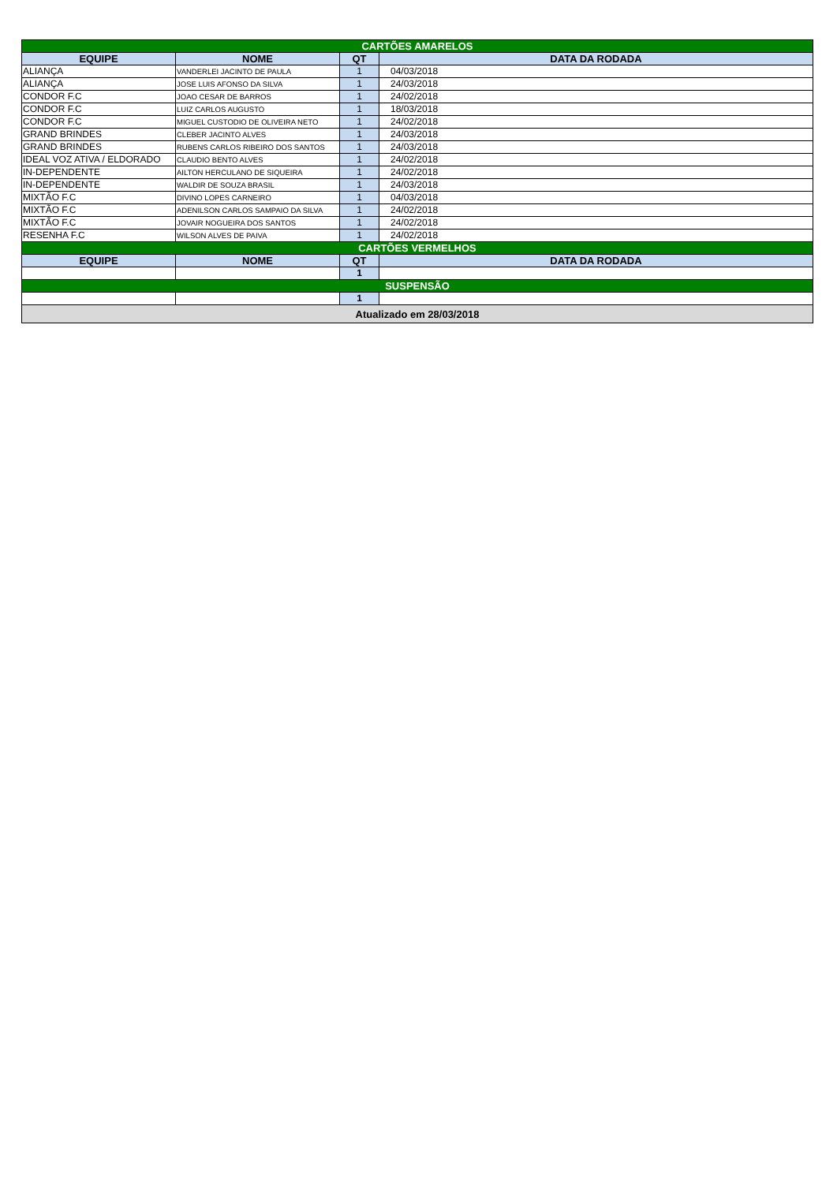| CARTÕES AMARELOS | | | |
| EQUIPE | NOME | QT | DATA DA RODADA |
| ALIANÇA | VANDERLEI JACINTO DE PAULA | 1 | 04/03/2018 |
| ALIANÇA | JOSE LUIS AFONSO DA SILVA | 1 | 24/03/2018 |
| CONDOR F.C | JOAO CESAR DE BARROS | 1 | 24/02/2018 |
| CONDOR F.C | LUIZ CARLOS AUGUSTO | 1 | 18/03/2018 |
| CONDOR F.C | MIGUEL CUSTODIO DE OLIVEIRA NETO | 1 | 24/02/2018 |
| GRAND BRINDES | CLEBER JACINTO ALVES | 1 | 24/03/2018 |
| GRAND BRINDES | RUBENS CARLOS RIBEIRO DOS SANTOS | 1 | 24/03/2018 |
| IDEAL VOZ ATIVA / ELDORADO | CLAUDIO BENTO ALVES | 1 | 24/02/2018 |
| IN-DEPENDENTE | AILTON HERCULANO DE SIQUEIRA | 1 | 24/02/2018 |
| IN-DEPENDENTE | WALDIR DE SOUZA BRASIL | 1 | 24/03/2018 |
| MIXTÃO F.C | DIVINO LOPES CARNEIRO | 1 | 04/03/2018 |
| MIXTÃO F.C | ADENILSON CARLOS SAMPAIO DA SILVA | 1 | 24/02/2018 |
| MIXTÃO F.C | JOVAIR NOGUEIRA DOS SANTOS | 1 | 24/02/2018 |
| RESENHA F.C | WILSON ALVES DE PAIVA | 1 | 24/02/2018 |
| CARTÕES VERMELHOS | | | |
| EQUIPE | NOME | QT | DATA DA RODADA |
| | | 1 | |
| SUSPENSÃO | | | |
| | | 1 | |
| Atualizado em 28/03/2018 | | | |